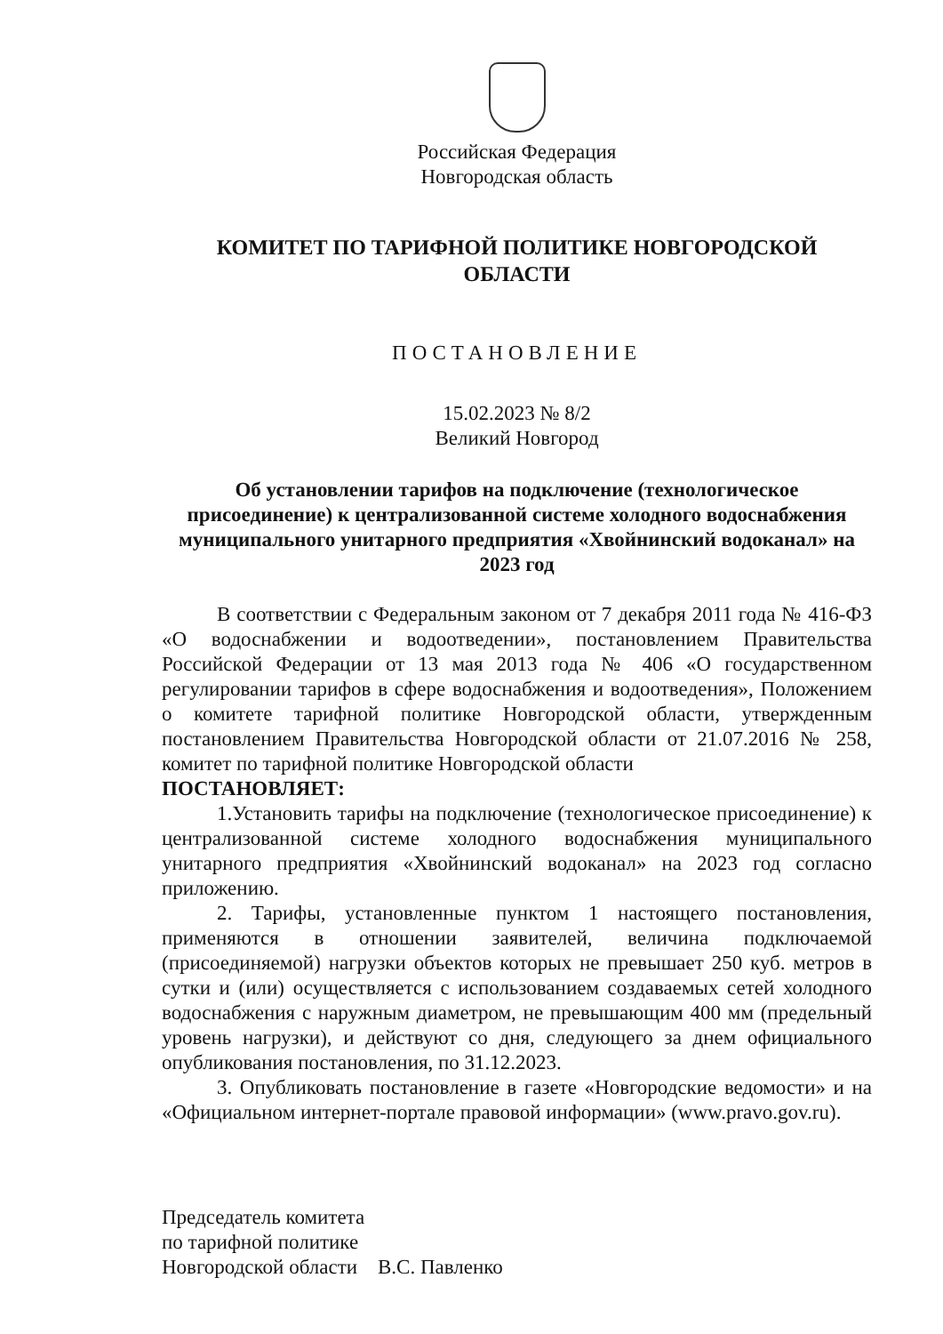Российская Федерация
Новгородская область
КОМИТЕТ ПО ТАРИФНОЙ ПОЛИТИКЕ НОВГОРОДСКОЙ ОБЛАСТИ
ПОСТАНОВЛЕНИЕ
15.02.2023 № 8/2
Великий Новгород
Об установлении тарифов на подключение (технологическое присоединение) к централизованной системе холодного водоснабжения муниципального унитарного предприятия «Хвойнинский водоканал» на 2023 год
В соответствии с Федеральным законом от 7 декабря 2011 года № 416-ФЗ «О водоснабжении и водоотведении», постановлением Правительства Российской Федерации от 13 мая 2013 года № 406 «О государственном регулировании тарифов в сфере водоснабжения и водоотведения», Положением о комитете тарифной политике Новгородской области, утвержденным постановлением Правительства Новгородской области от 21.07.2016 № 258, комитет по тарифной политике Новгородской области
ПОСТАНОВЛЯЕТ:
1.Установить тарифы на подключение (технологическое присоединение) к централизованной системе холодного водоснабжения муниципального унитарного предприятия «Хвойнинский водоканал» на 2023 год согласно приложению.
2. Тарифы, установленные пунктом 1 настоящего постановления, применяются в отношении заявителей, величина подключаемой (присоединяемой) нагрузки объектов которых не превышает 250 куб. метров в сутки и (или) осуществляется с использованием создаваемых сетей холодного водоснабжения с наружным диаметром, не превышающим 400 мм (предельный уровень нагрузки), и действуют со дня, следующего за днем официального опубликования постановления, по 31.12.2023.
3. Опубликовать постановление в газете «Новгородские ведомости» и на «Официальном интернет-портале правовой информации» (www.pravo.gov.ru).
Председатель комитета
по тарифной политике
Новгородской области В.С. Павленко